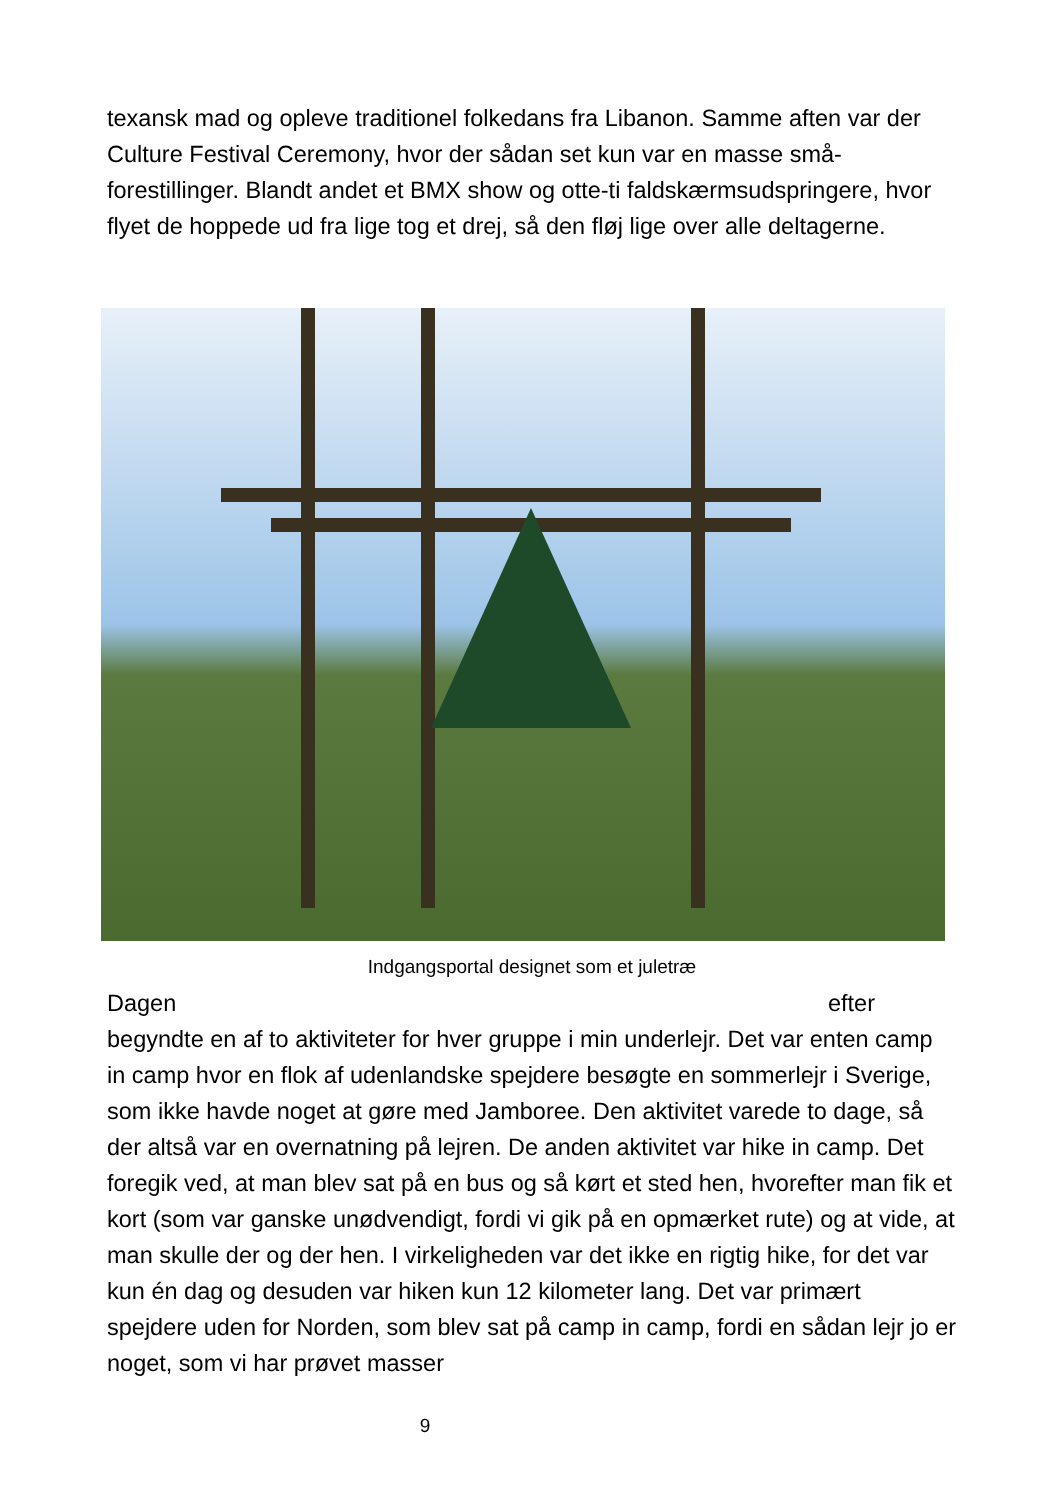texansk mad og opleve traditionel folkedans fra Libanon. Samme aften var der Culture Festival Ceremony, hvor der sådan set kun var en masse små-forestillinger. Blandt andet et BMX show og otte-ti faldskærmsudspringere, hvor flyet de hoppede ud fra lige tog et drej, så den fløj lige over alle deltagerne.
Indgangsportal designet som et juletræ
Dagen efter
begyndte en af to aktiviteter for hver gruppe i min underlejr. Det var enten camp in camp hvor en flok af udenlandske spejdere besøgte en sommerlejr i Sverige, som ikke havde noget at gøre med Jamboree. Den aktivitet varede to dage, så der altså var en overnatning på lejren. De anden aktivitet var hike in camp. Det foregik ved, at man blev sat på en bus og så kørt et sted hen, hvorefter man fik et kort (som var ganske unødvendigt, fordi vi gik på en opmærket rute) og at vide, at man skulle der og der hen. I virkeligheden var det ikke en rigtig hike, for det var kun én dag og desuden var hiken kun 12 kilometer lang. Det var primært spejdere uden for Norden, som blev sat på camp in camp, fordi en sådan lejr jo er noget, som vi har prøvet masser
9